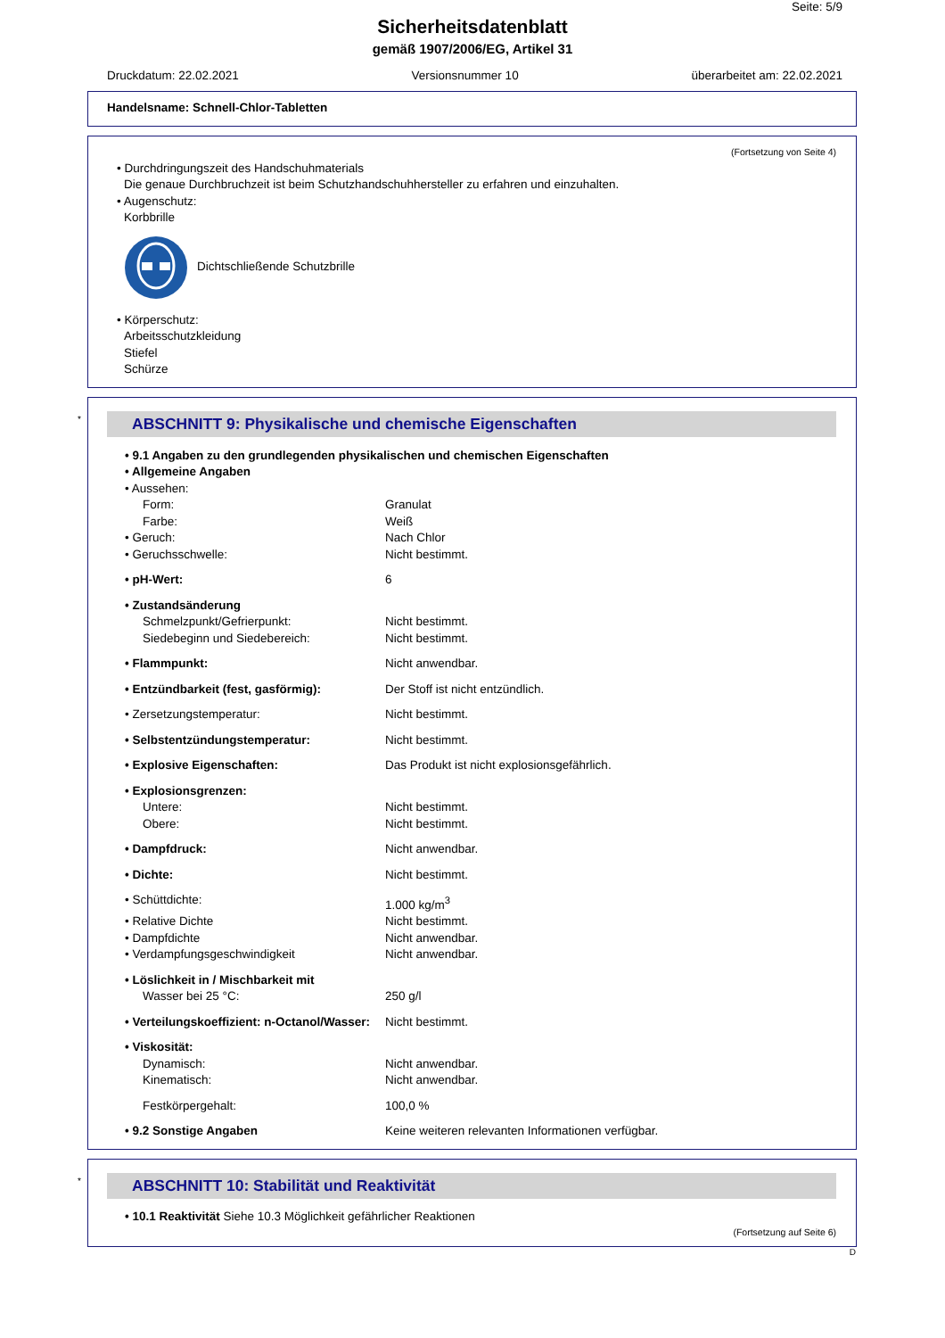Seite: 5/9
Sicherheitsdatenblatt
gemäß 1907/2006/EG, Artikel 31
Druckdatum: 22.02.2021 Versionsnummer 10 überarbeitet am: 22.02.2021
Handelsname: Schnell-Chlor-Tabletten
(Fortsetzung von Seite 4)
• Durchdringungszeit des Handschuhmaterials
Die genaue Durchbruchzeit ist beim Schutzhandschuhhersteller zu erfahren und einzuhalten.
• Augenschutz:
Korbbrille
Dichtschließende Schutzbrille
• Körperschutz:
Arbeitsschutzkleidung
Stiefel
Schürze
*
ABSCHNITT 9: Physikalische und chemische Eigenschaften
| • 9.1 Angaben zu den grundlegenden physikalischen und chemischen Eigenschaften | |
| • Allgemeine Angaben | |
| • Aussehen: | |
| Form: | Granulat |
| Farbe: | Weiß |
| • Geruch: | Nach Chlor |
| • Geruchsschwelle: | Nicht bestimmt. |
| • pH-Wert: | 6 |
| • Zustandsänderung | |
| Schmelzpunkt/Gefrierpunkt: | Nicht bestimmt. |
| Siedebeginn und Siedebereich: | Nicht bestimmt. |
| • Flammpunkt: | Nicht anwendbar. |
| • Entzündbarkeit (fest, gasförmig): | Der Stoff ist nicht entzündlich. |
| • Zersetzungstemperatur: | Nicht bestimmt. |
| • Selbstentzündungstemperatur: | Nicht bestimmt. |
| • Explosive Eigenschaften: | Das Produkt ist nicht explosionsgefährlich. |
| • Explosionsgrenzen: | |
| Untere: | Nicht bestimmt. |
| Obere: | Nicht bestimmt. |
| • Dampfdruck: | Nicht anwendbar. |
| • Dichte: | Nicht bestimmt. |
| • Schüttdichte: | 1.000 kg/m<sup>3</sup> |
| • Relative Dichte | Nicht bestimmt. |
| • Dampfdichte | Nicht anwendbar. |
| • Verdampfungsgeschwindigkeit | Nicht anwendbar. |
| • Löslichkeit in / Mischbarkeit mit | |
| Wasser bei 25 °C: | 250 g/l |
| • Verteilungskoeffizient: n-Octanol/Wasser: | Nicht bestimmt. |
| • Viskosität: | |
| Dynamisch: | Nicht anwendbar. |
| Kinematisch: | Nicht anwendbar. |
| Festkörpergehalt: | 100,0 % |
| • 9.2 Sonstige Angaben | Keine weiteren relevanten Informationen verfügbar. |
*
ABSCHNITT 10: Stabilität und Reaktivität
• 10.1 Reaktivität Siehe 10.3 Möglichkeit gefährlicher Reaktionen
(Fortsetzung auf Seite 6)
D